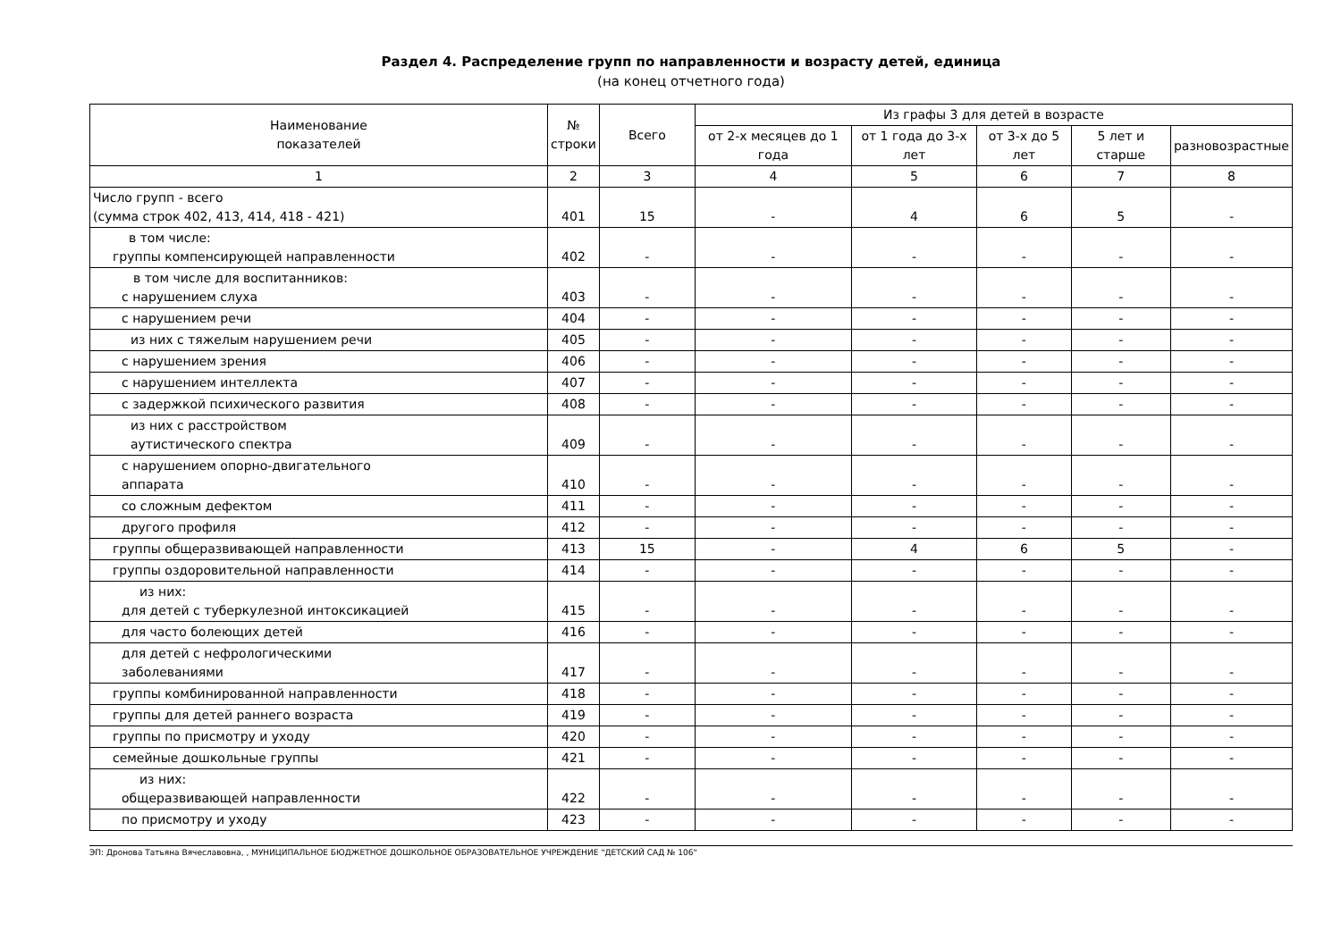Раздел 4. Распределение групп по направленности и возрасту детей, единица
(на конец отчетного года)
| Наименование показателей | № строки | Всего | Из графы 3 для детей в возрасте | | | | |
| --- | --- | --- | --- | --- | --- | --- | --- |
| | | | от 2-х месяцев до 1 года | от 1 года до 3-х лет | от 3-х до 5 лет | 5 лет и старше | разновозрастные |
| 1 | 2 | 3 | 4 | 5 | 6 | 7 | 8 |
| Число групп - всего (сумма строк 402, 413, 414, 418 - 421) | 401 | 15 | - | 4 | 6 | 5 | - |
| в том числе: группы компенсирующей направленности | 402 | - | - | - | - | - | - |
| в том числе для воспитанников: с нарушением слуха | 403 | - | - | - | - | - | - |
| с нарушением речи | 404 | - | - | - | - | - | - |
| из них с тяжелым нарушением речи | 405 | - | - | - | - | - | - |
| с нарушением зрения | 406 | - | - | - | - | - | - |
| с нарушением интеллекта | 407 | - | - | - | - | - | - |
| с задержкой психического развития | 408 | - | - | - | - | - | - |
| из них с расстройством аутистического спектра | 409 | - | - | - | - | - | - |
| с нарушением опорно-двигательного аппарата | 410 | - | - | - | - | - | - |
| со сложным дефектом | 411 | - | - | - | - | - | - |
| другого профиля | 412 | - | - | - | - | - | - |
| группы общеразвивающей направленности | 413 | 15 | - | 4 | 6 | 5 | - |
| группы оздоровительной направленности | 414 | - | - | - | - | - | - |
| из них: для детей с туберкулезной интоксикацией | 415 | - | - | - | - | - | - |
| для часто болеющих детей | 416 | - | - | - | - | - | - |
| для детей с нефрологическими заболеваниями | 417 | - | - | - | - | - | - |
| группы комбинированной направленности | 418 | - | - | - | - | - | - |
| группы для детей раннего возраста | 419 | - | - | - | - | - | - |
| группы по присмотру и уходу | 420 | - | - | - | - | - | - |
| семейные дошкольные группы | 421 | - | - | - | - | - | - |
| из них: общеразвивающей направленности | 422 | - | - | - | - | - | - |
| по присмотру и уходу | 423 | - | - | - | - | - | - |
ЭП: Дронова Татьяна Вячеславовна, , МУНИЦИПАЛЬНОЕ БЮДЖЕТНОЕ ДОШКОЛЬНОЕ ОБРАЗОВАТЕЛЬНОЕ УЧРЕЖДЕНИЕ "ДЕТСКИЙ САД № 106"